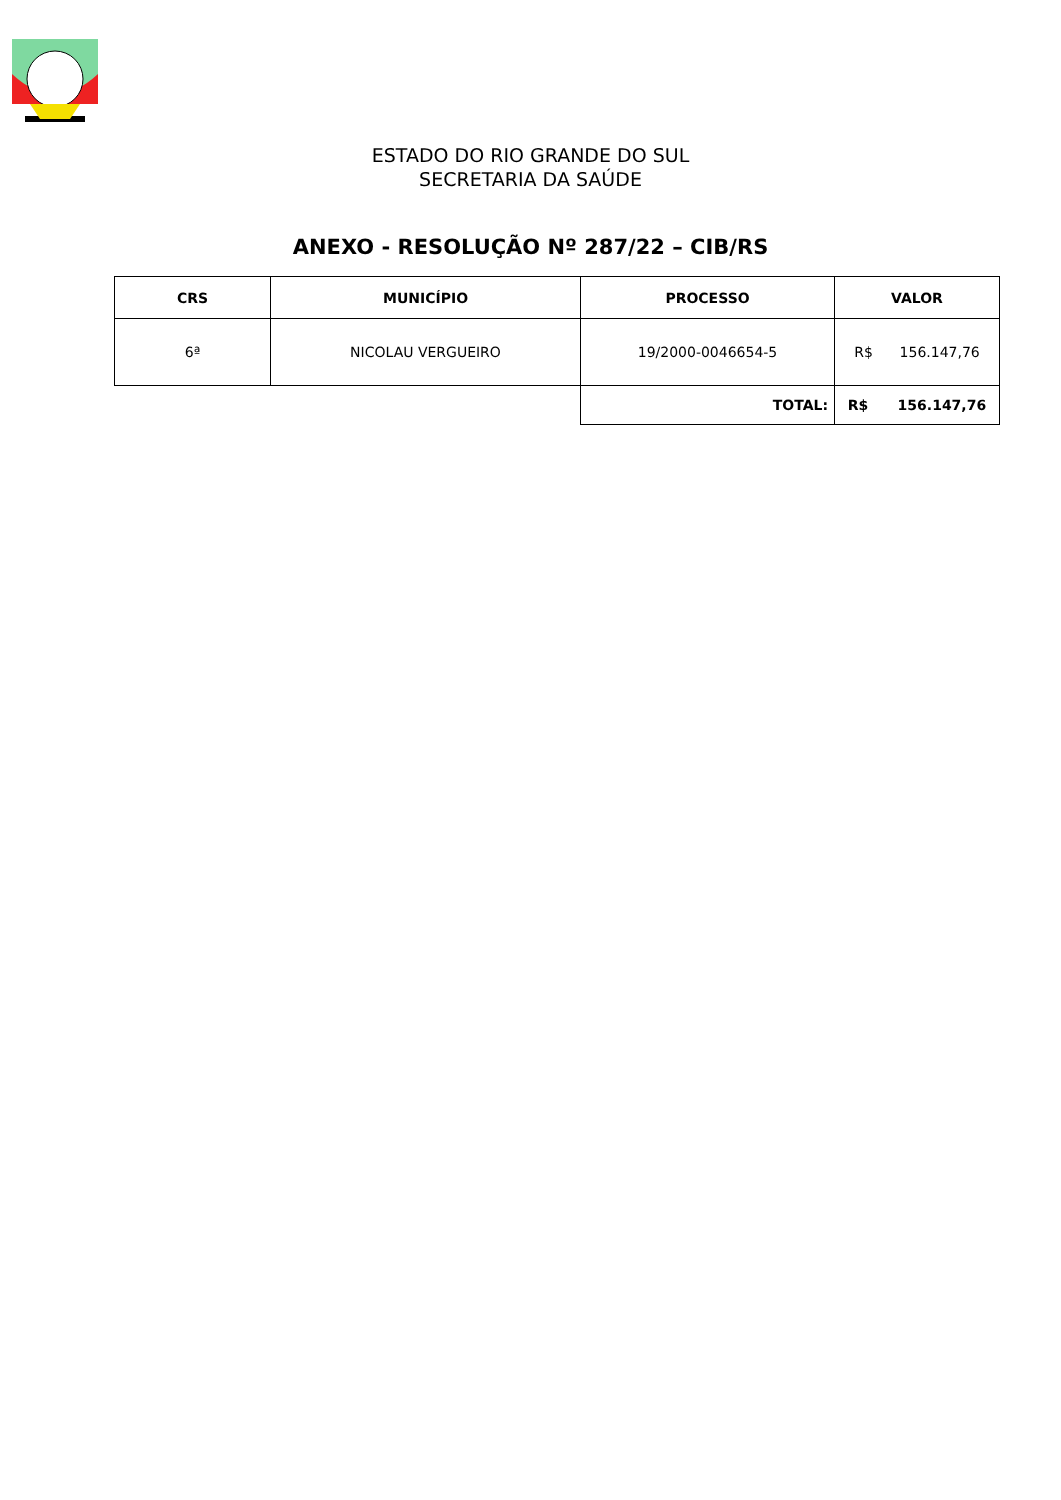ESTADO DO RIO GRANDE DO SUL
SECRETARIA DA SAÚDE
ANEXO - RESOLUÇÃO Nº 287/22 – CIB/RS
| CRS | MUNICÍPIO | PROCESSO | VALOR |
| --- | --- | --- | --- |
| 6ª | NICOLAU VERGUEIRO | 19/2000-0046654-5 | R$ 156.147,76 |
| | | TOTAL: | R$ 156.147,76 |